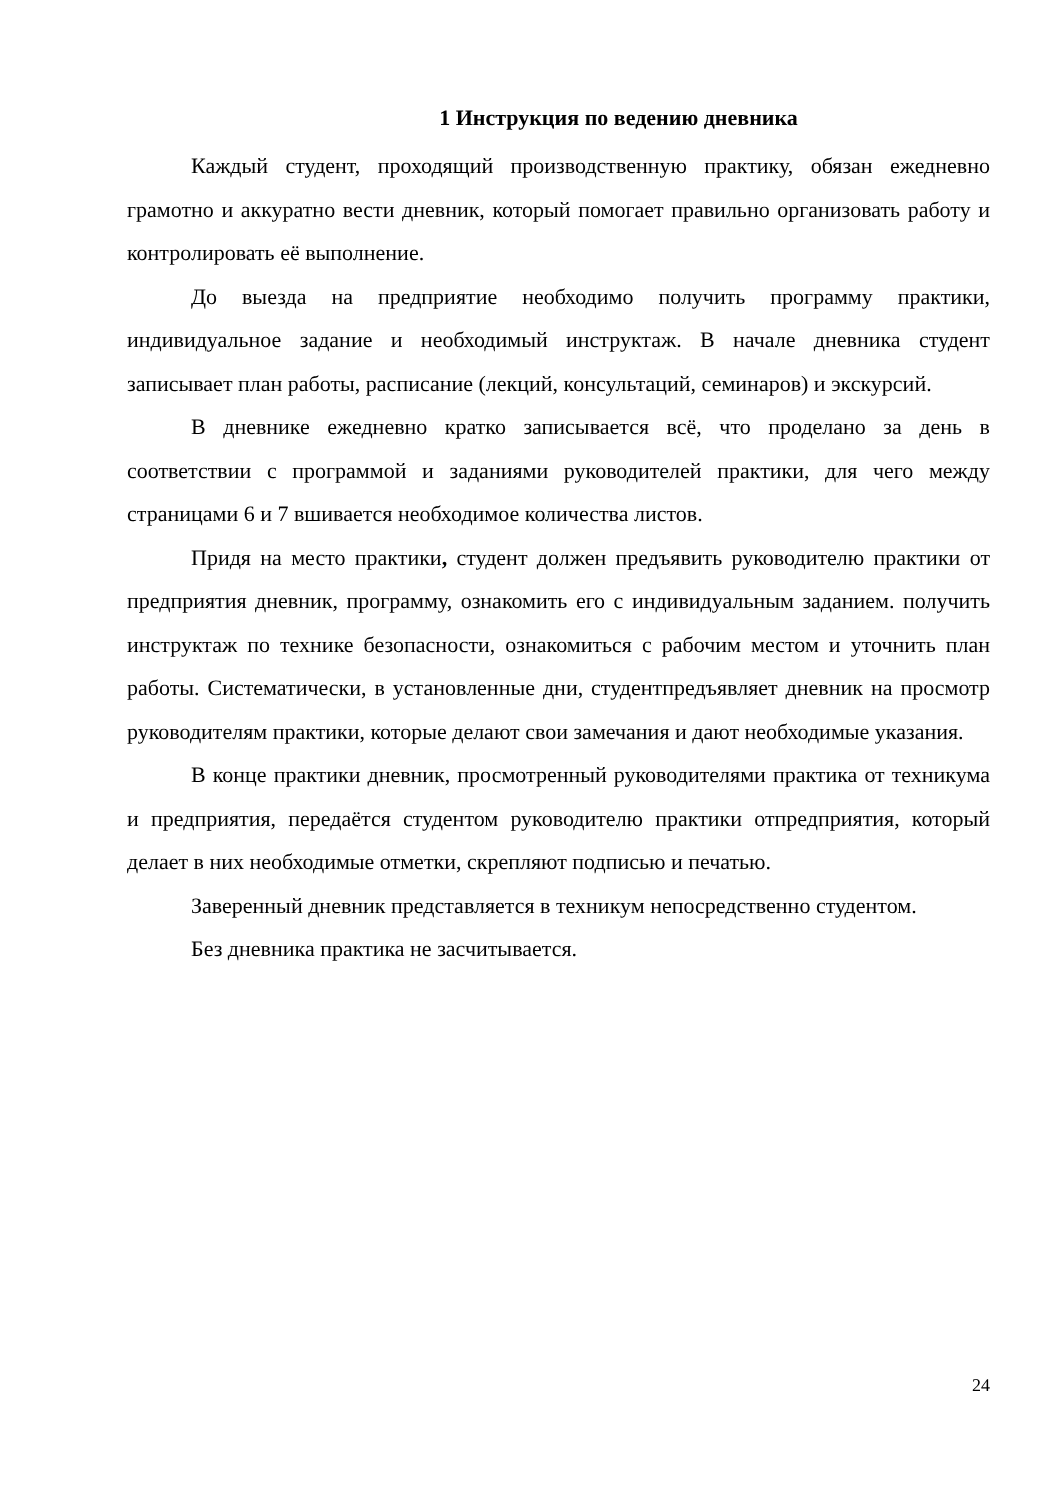1 Инструкция по ведению дневника
Каждый студент, проходящий производственную практику, обязан ежедневно грамотно и аккуратно вести дневник, который помогает правильно организовать работу и контролировать её выполнение.
До выезда на предприятие необходимо получить программу практики, индивидуальное задание и необходимый инструктаж. В начале дневника студент записывает план работы, расписание (лекций, консультаций, семинаров) и экскурсий.
В дневнике ежедневно кратко записывается всё, что проделано за день в соответствии с программой и заданиями руководителей практики, для чего между страницами 6 и 7 вшивается необходимое количества листов.
Придя на место практики, студент должен предъявить руководителю практики от предприятия дневник, программу, ознакомить его с индивидуальным заданием. получить инструктаж по технике безопасности, ознакомиться с рабочим местом и уточнить план работы. Систематически, в установленные дни, студентпредъявляет дневник на просмотр руководителям практики, которые делают свои замечания и дают необходимые указания.
В конце практики дневник, просмотренный руководителями практика от техникума и предприятия, передаётся студентом руководителю практики отпредприятия, который делает в них необходимые отметки, скрепляют подписью и печатью.
Заверенный дневник представляется в техникум непосредственно студентом.
Без дневника практика не засчитывается.
24